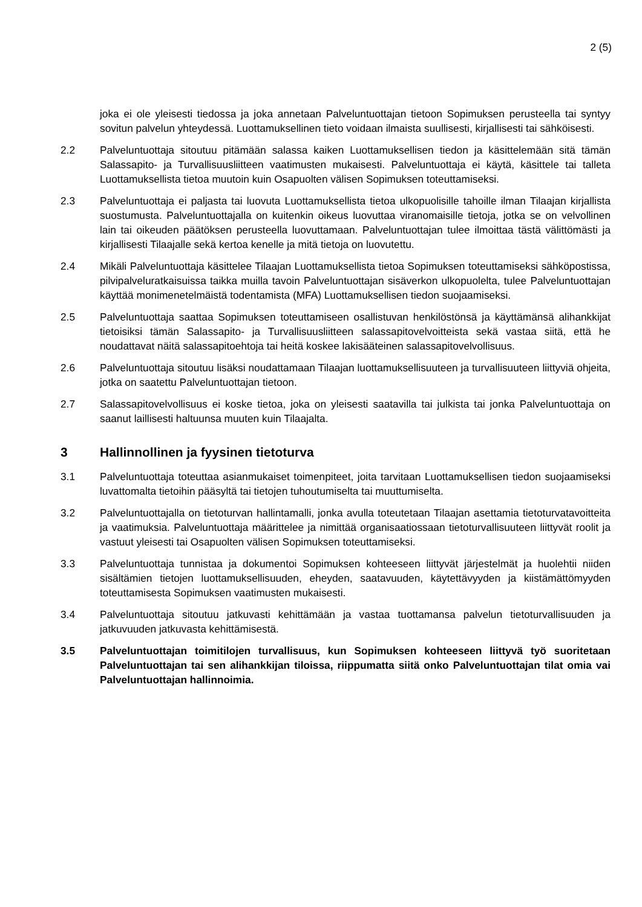2 (5)
joka ei ole yleisesti tiedossa ja joka annetaan Palveluntuottajan tietoon Sopimuksen perusteella tai syntyy sovitun palvelun yhteydessä. Luottamuksellinen tieto voidaan ilmaista suullisesti, kirjallisesti tai sähköisesti.
2.2 Palveluntuottaja sitoutuu pitämään salassa kaiken Luottamuksellisen tiedon ja käsittelemään sitä tämän Salassapito- ja Turvallisuusliitteen vaatimusten mukaisesti. Palveluntuottaja ei käytä, käsittele tai talleta Luottamuksellista tietoa muutoin kuin Osapuolten välisen Sopimuksen toteuttamiseksi.
2.3 Palveluntuottaja ei paljasta tai luovuta Luottamuksellista tietoa ulkopuolisille tahoille ilman Tilaajan kirjallista suostumusta. Palveluntuottajalla on kuitenkin oikeus luovuttaa viranomaisille tietoja, jotka se on velvollinen lain tai oikeuden päätöksen perusteella luovuttamaan. Palveluntuottajan tulee ilmoittaa tästä välittömästi ja kirjallisesti Tilaajalle sekä kertoa kenelle ja mitä tietoja on luovutettu.
2.4 Mikäli Palveluntuottaja käsittelee Tilaajan Luottamuksellista tietoa Sopimuksen toteuttamiseksi sähköpostissa, pilvipalveluratkaisuissa taikka muilla tavoin Palveluntuottajan sisäverkon ulkopuolelta, tulee Palveluntuottajan käyttää monimenetelmäistä todentamista (MFA) Luottamuksellisen tiedon suojaamiseksi.
2.5 Palveluntuottaja saattaa Sopimuksen toteuttamiseen osallistuvan henkilöstönsä ja käyttämänsä alihankkijat tietoisiksi tämän Salassapito- ja Turvallisuusliitteen salassapitovelvoitteista sekä vastaa siitä, että he noudattavat näitä salassapitoehtoja tai heitä koskee lakisääteinen salassapitovelvollisuus.
2.6 Palveluntuottaja sitoutuu lisäksi noudattamaan Tilaajan luottamuksellisuuteen ja turvallisuuteen liittyviä ohjeita, jotka on saatettu Palveluntuottajan tietoon.
2.7 Salassapitovelvollisuus ei koske tietoa, joka on yleisesti saatavilla tai julkista tai jonka Palveluntuottaja on saanut laillisesti haltuunsa muuten kuin Tilaajalta.
3 Hallinnollinen ja fyysinen tietoturva
3.1 Palveluntuottaja toteuttaa asianmukaiset toimenpiteet, joita tarvitaan Luottamuksellisen tiedon suojaamiseksi luvattomalta tietoihin pääsyltä tai tietojen tuhoutumiselta tai muuttumiselta.
3.2 Palveluntuottajalla on tietoturvan hallintamalli, jonka avulla toteutetaan Tilaajan asettamia tietoturvatavoitteita ja vaatimuksia. Palveluntuottaja määrittelee ja nimittää organisaatiossaan tietoturvallisuuteen liittyvät roolit ja vastuut yleisesti tai Osapuolten välisen Sopimuksen toteuttamiseksi.
3.3 Palveluntuottaja tunnistaa ja dokumentoi Sopimuksen kohteeseen liittyvät järjestelmät ja huolehtii niiden sisältämien tietojen luottamuksellisuuden, eheyden, saatavuuden, käytettävyyden ja kiistämättömyyden toteuttamisesta Sopimuksen vaatimusten mukaisesti.
3.4 Palveluntuottaja sitoutuu jatkuvasti kehittämään ja vastaa tuottamansa palvelun tietoturvallisuuden ja jatkuvuuden jatkuvasta kehittämisestä.
3.5 Palveluntuottajan toimitilojen turvallisuus, kun Sopimuksen kohteeseen liittyvä työ suoritetaan Palveluntuottajan tai sen alihankkijan tiloissa, riippumatta siitä onko Palveluntuottajan tilat omia vai Palveluntuottajan hallinnoimia.